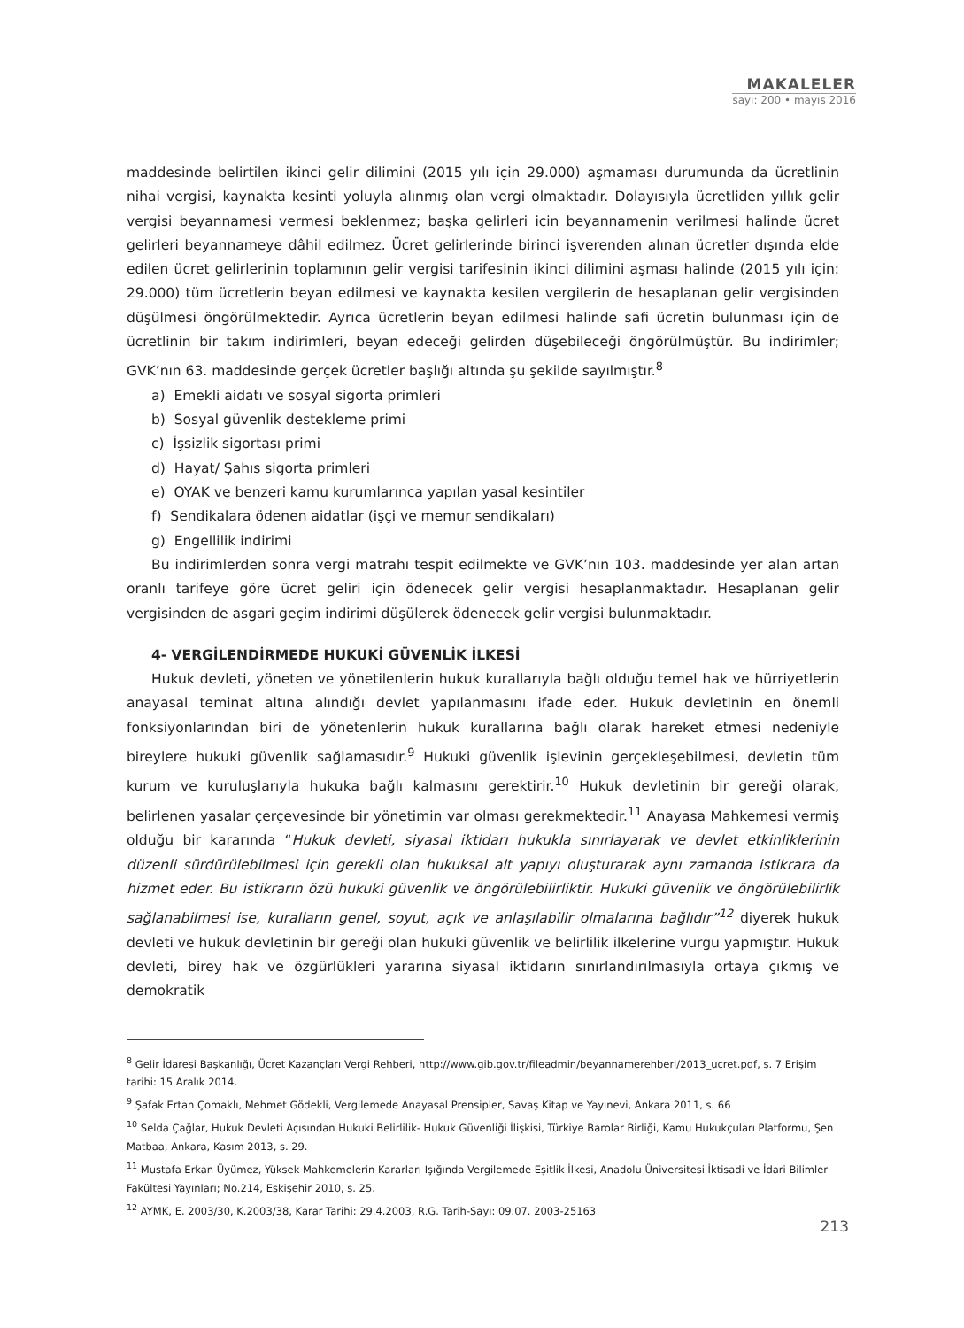MAKALELER
sayı: 200 • mayıs 2016
maddesinde belirtilen ikinci gelir dilimini (2015 yılı için 29.000) aşmaması durumunda da ücretlinin nihai vergisi, kaynakta kesinti yoluyla alınmış olan vergi olmaktadır. Dolayısıyla ücretliden yıllık gelir vergisi beyannamesi vermesi beklenmez; başka gelirleri için beyannamenin verilmesi halinde ücret gelirleri beyannameye dâhil edilmez. Ücret gelirlerinde birinci işverenden alınan ücretler dışında elde edilen ücret gelirlerinin toplamının gelir vergisi tarifesinin ikinci dilimini aşması halinde (2015 yılı için: 29.000) tüm ücretlerin beyan edilmesi ve kaynakta kesilen vergilerin de hesaplanan gelir vergisinden düşülmesi öngörülmektedir. Ayrıca ücretlerin beyan edilmesi halinde safi ücretin bulunması için de ücretlinin bir takım indirimleri, beyan edeceği gelirden düşebileceği öngörülmüştür. Bu indirimler; GVK’nın 63. maddesinde gerçek ücretler başlığı altında şu şekilde sayılmıştır.<sup>8</sup>
a) Emekli aidatı ve sosyal sigorta primleri
b) Sosyal güvenlik destekleme primi
c) İşsizlik sigortası primi
d) Hayat/ Şahıs sigorta primleri
e) OYAK ve benzeri kamu kurumlarınca yapılan yasal kesintiler
f) Sendikalara ödenen aidatlar (işçi ve memur sendikaları)
g) Engellilik indirimi
Bu indirimlerden sonra vergi matrahı tespit edilmekte ve GVK’nın 103. maddesinde yer alan artan oranlı tarifeye göre ücret geliri için ödenecek gelir vergisi hesaplanmaktadır. Hesaplanan gelir vergisinden de asgari geçim indirimi düşülerek ödenecek gelir vergisi bulunmaktadır.
4- VERGİLENDİRMEDE HUKUKİ GÜVENLİK İLKESİ
Hukuk devleti, yöneten ve yönetilenlerin hukuk kurallarıyla bağlı olduğu temel hak ve hürriyetlerin anayasal teminat altına alındığı devlet yapılanmasını ifade eder. Hukuk devletinin en önemli fonksiyonlarından biri de yönetenlerin hukuk kurallarına bağlı olarak hareket etmesi nedeniyle bireylere hukuki güvenlik sağlamasıdır.<sup>9</sup> Hukuki güvenlik işlevinin gerçekleşebilmesi, devletin tüm kurum ve kuruluşlarıyla hukuka bağlı kalmasını gerektirir.<sup>10</sup> Hukuk devletinin bir gereği olarak, belirlenen yasalar çerçevesinde bir yönetimin var olması gerekmektedir.<sup>11</sup> Anayasa Mahkemesi vermiş olduğu bir kararında “Hukuk devleti, siyasal iktidarı hukukla sınırlayarak ve devlet etkinliklerinin düzenli sürdürülebilmesi için gerekli olan hukuksal alt yapıyı oluşturarak aynı zamanda istikrara da hizmet eder. Bu istikrarın özü hukuki güvenlik ve öngörülebilirliktir. Hukuki güvenlik ve öngörülebilirlik sağlanabilmesi ise, kuralların genel, soyut, açık ve anlaşılabilir olmalarına bağlıdır”<sup>12</sup> diyerek hukuk devleti ve hukuk devletinin bir gereği olan hukuki güvenlik ve belirlilik ilkelerine vurgu yapmıştır. Hukuk devleti, birey hak ve özgürlükleri yararına siyasal iktidarın sınırlandırılmasıyla ortaya çıkmış ve demokratik
<sup>8</sup> Gelir İdaresi Başkanlığı, Ücret Kazançları Vergi Rehberi, http://www.gib.gov.tr/fileadmin/beyannamerehberi/2013_ucret.pdf, s. 7 Erişim tarihi: 15 Aralık 2014.
<sup>9</sup> Şafak Ertan Çomaklı, Mehmet Gödekli, Vergilemede Anayasal Prensipler, Savaş Kitap ve Yayınevi, Ankara 2011, s. 66
<sup>10</sup> Selda Çağlar, Hukuk Devleti Açısından Hukuki Belirlilik- Hukuk Güvenliği İlişkisi, Türkiye Barolar Birliği, Kamu Hukukçuları Platformu, Şen Matbaa, Ankara, Kasım 2013, s. 29.
<sup>11</sup> Mustafa Erkan Üyümez, Yüksek Mahkemelerin Kararları Işığında Vergilemede Eşitlik İlkesi, Anadolu Üniversitesi İktisadi ve İdari Bilimler Fakültesi Yayınları; No.214, Eskişehir 2010, s. 25.
<sup>12</sup> AYMK, E. 2003/30, K.2003/38, Karar Tarihi: 29.4.2003, R.G. Tarih-Sayı: 09.07. 2003-25163
213